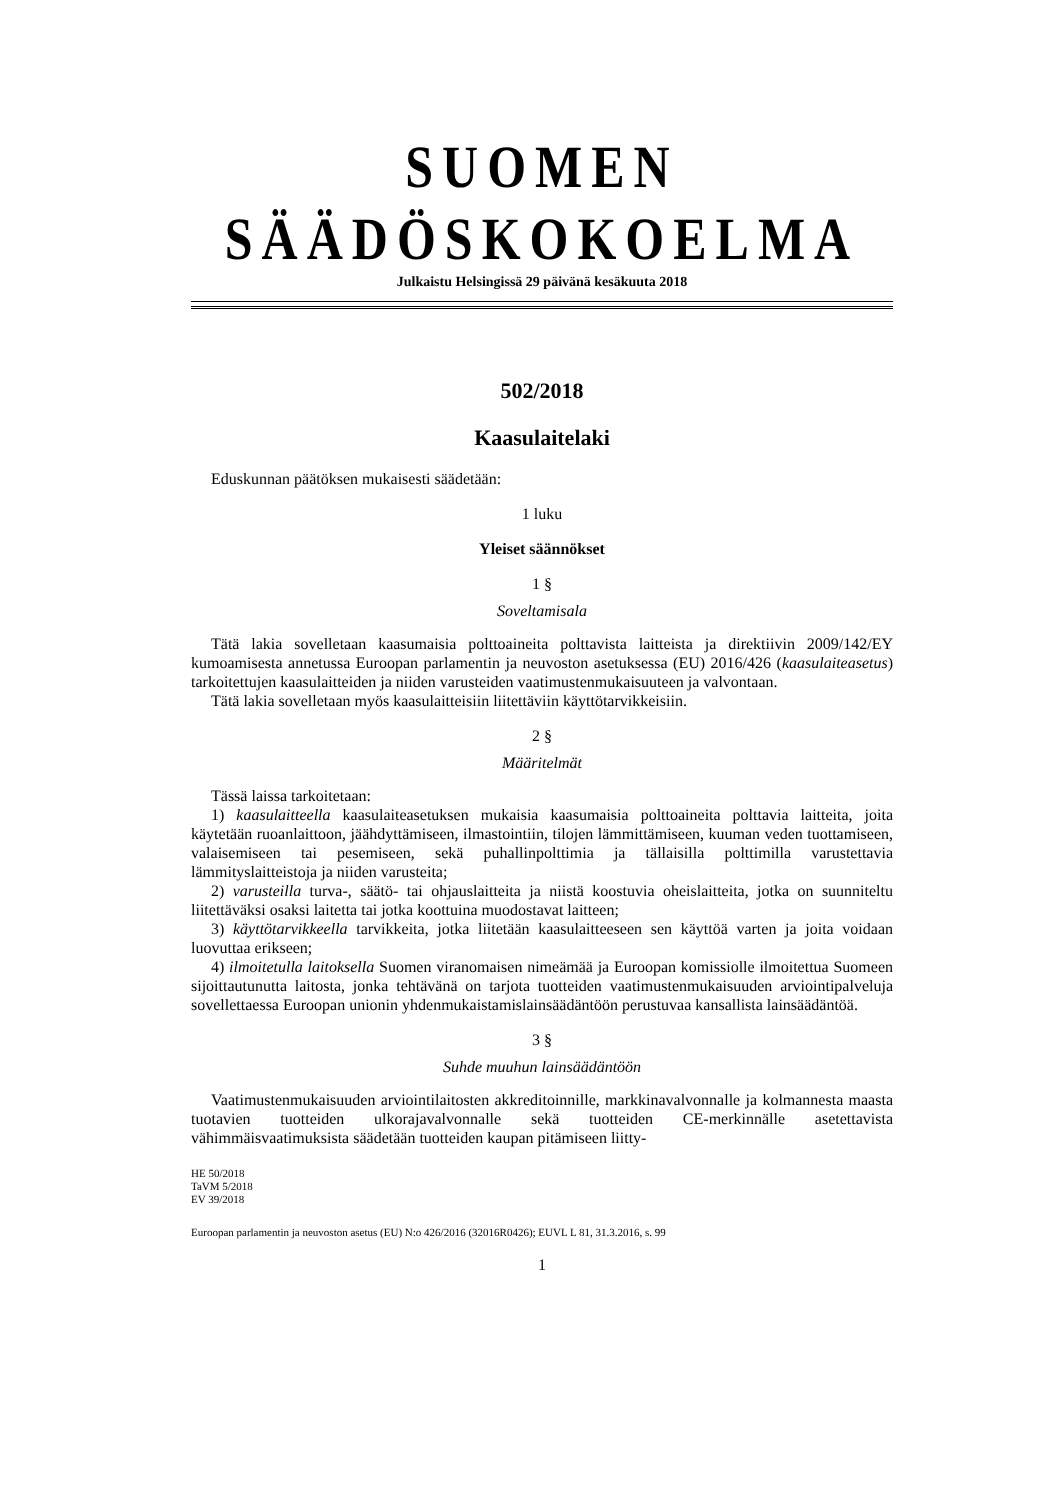SUOMEN SÄÄDÖSKOKOELMA
Julkaistu Helsingissä 29 päivänä kesäkuuta 2018
502/2018
Kaasulaitelaki
Eduskunnan päätöksen mukaisesti säädetään:
1 luku
Yleiset säännökset
1 §
Soveltamisala
Tätä lakia sovelletaan kaasumaisia polttoaineita polttavista laitteista ja direktiivin 2009/142/EY kumoamisesta annetussa Euroopan parlamentin ja neuvoston asetuksessa (EU) 2016/426 (kaasulaiteasetus) tarkoitettujen kaasulaitteiden ja niiden varusteiden vaatimustenmukaisuuteen ja valvontaan.
Tätä lakia sovelletaan myös kaasulaitteisiin liitettäviin käyttötarvikkeisiin.
2 §
Määritelmät
Tässä laissa tarkoitetaan:
1) kaasulaitteella kaasulaiteasetuksen mukaisia kaasumaisia polttoaineita polttavia laitteita, joita käytetään ruoanlaittoon, jäähdyttämiseen, ilmastointiin, tilojen lämmittämiseen, kuuman veden tuottamiseen, valaisemiseen tai pesemiseen, sekä puhallinpolttimia ja tällaisilla polttimilla varustettavia lämmityslaitteistoja ja niiden varusteita;
2) varusteilla turva-, säätö- tai ohjauslaitteita ja niistä koostuvia oheislaitteita, jotka on suunniteltu liitettäväksi osaksi laitetta tai jotka koottuina muodostavat laitteen;
3) käyttötarvikkeella tarvikkeita, jotka liitetään kaasulaitteeseen sen käyttöä varten ja joita voidaan luovuttaa erikseen;
4) ilmoitetulla laitoksella Suomen viranomaisen nimeämää ja Euroopan komissiolle ilmoitettua Suomeen sijoittautunutta laitosta, jonka tehtävänä on tarjota tuotteiden vaatimustenmukaisuuden arviointipalveluja sovellettaessa Euroopan unionin yhdenmukaistamislainsäädäntöön perustuvaa kansallista lainsäädäntöä.
3 §
Suhde muuhun lainsäädäntöön
Vaatimustenmukaisuuden arviointilaitosten akkreditoinnille, markkinavalvonnalle ja kolmannesta maasta tuotavien tuotteiden ulkorajavalvonnalle sekä tuotteiden CE-merkinnälle asetettavista vähimmäisvaatimuksista säädetään tuotteiden kaupan pitämiseen liitty-
HE 50/2018
TaVM 5/2018
EV 39/2018
Euroopan parlamentin ja neuvoston asetus (EU) N:o 426/2016 (32016R0426); EUVL L 81, 31.3.2016, s. 99
1